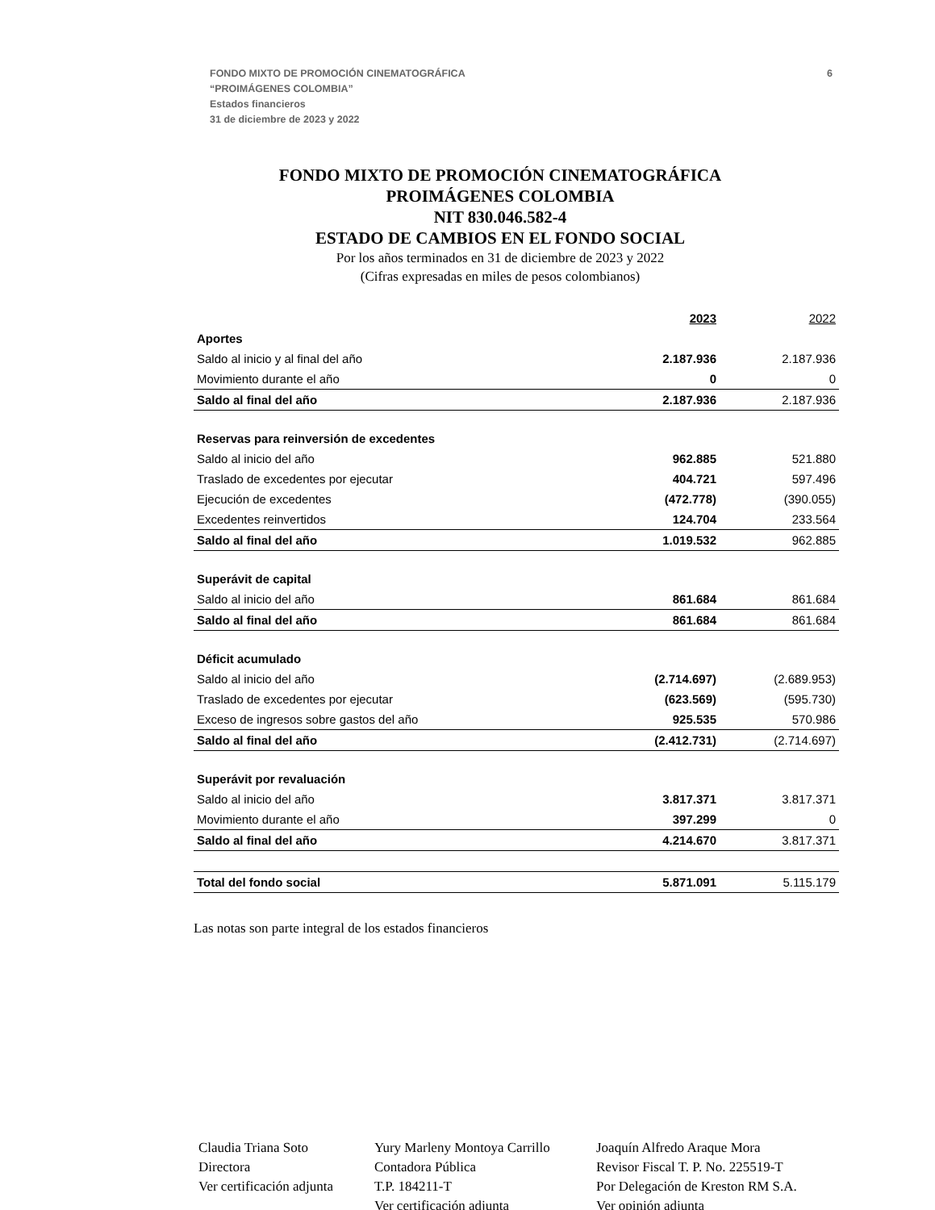FONDO MIXTO DE PROMOCIÓN CINEMATOGRÁFICA
“PROIMÁGENES COLOMBIA”
Estados financieros
31 de diciembre de 2023 y 2022
6
FONDO MIXTO DE PROMOCIÓN CINEMATOGRÁFICA
PROIMÁGENES COLOMBIA
NIT 830.046.582-4
ESTADO DE CAMBIOS EN EL FONDO SOCIAL
Por los años terminados en 31 de diciembre de 2023 y 2022
(Cifras expresadas en miles de pesos colombianos)
| | 2023 | 2022 |
| --- | --- | --- |
| Aportes | | |
| Saldo al inicio y al final del año | 2.187.936 | 2.187.936 |
| Movimiento durante el año | 0 | 0 |
| Saldo al final del año | 2.187.936 | 2.187.936 |
| Reservas para reinversión de excedentes | | |
| Saldo al inicio del año | 962.885 | 521.880 |
| Traslado de excedentes por ejecutar | 404.721 | 597.496 |
| Ejecución de excedentes | (472.778) | (390.055) |
| Excedentes reinvertidos | 124.704 | 233.564 |
| Saldo al final del año | 1.019.532 | 962.885 |
| Superávit de capital | | |
| Saldo al inicio del año | 861.684 | 861.684 |
| Saldo al final del año | 861.684 | 861.684 |
| Déficit acumulado | | |
| Saldo al inicio del año | (2.714.697) | (2.689.953) |
| Traslado de excedentes por ejecutar | (623.569) | (595.730) |
| Exceso de ingresos sobre gastos del año | 925.535 | 570.986 |
| Saldo al final del año | (2.412.731) | (2.714.697) |
| Superávit por revaluación | | |
| Saldo al inicio del año | 3.817.371 | 3.817.371 |
| Movimiento durante el año | 397.299 | 0 |
| Saldo al final del año | 4.214.670 | 3.817.371 |
| Total del fondo social | 5.871.091 | 5.115.179 |
Las notas son parte integral de los estados financieros
Claudia Triana Soto
Directora
Ver certificación adjunta
Yury Marleny Montoya Carrillo
Contadora Pública
T.P. 184211-T
Ver certificación adjunta
Joaquín Alfredo Araque Mora
Revisor Fiscal T. P. No. 225519-T
Por Delegación de Kreston RM S.A.
Ver opinión adjunta